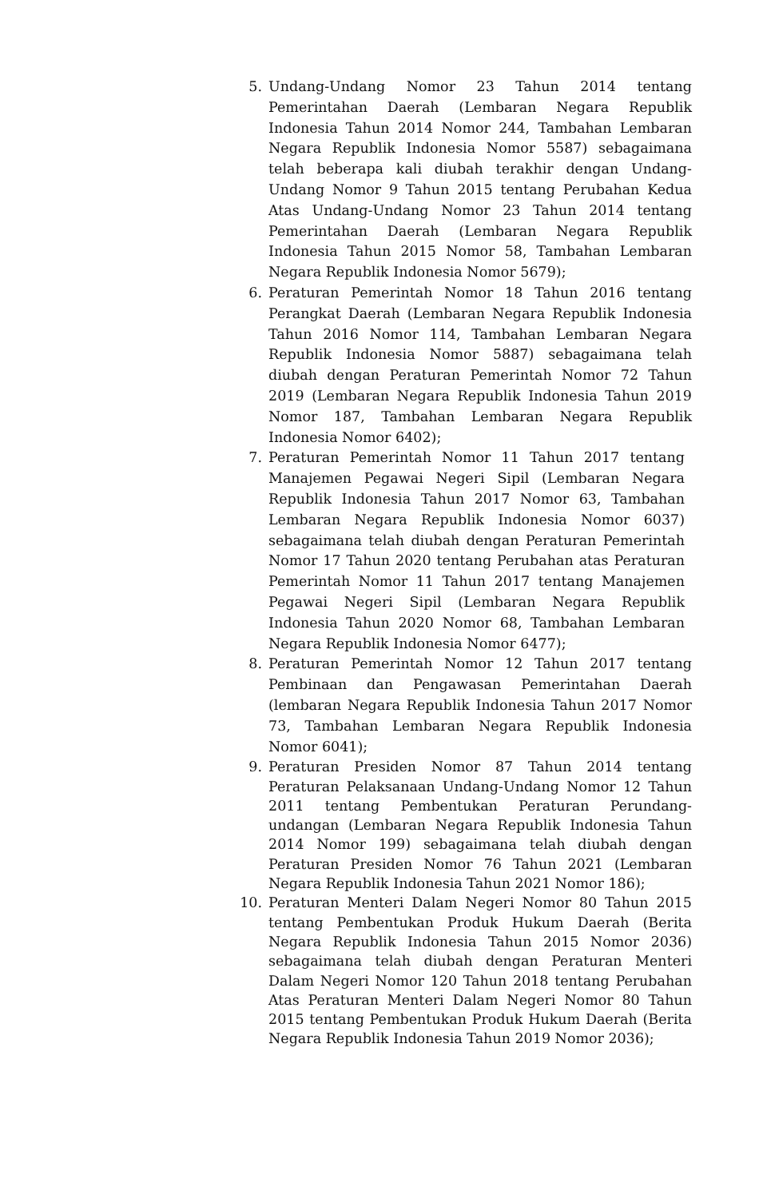5. Undang-Undang Nomor 23 Tahun 2014 tentang Pemerintahan Daerah (Lembaran Negara Republik Indonesia Tahun 2014 Nomor 244, Tambahan Lembaran Negara Republik Indonesia Nomor 5587) sebagaimana telah beberapa kali diubah terakhir dengan Undang-Undang Nomor 9 Tahun 2015 tentang Perubahan Kedua Atas Undang-Undang Nomor 23 Tahun 2014 tentang Pemerintahan Daerah (Lembaran Negara Republik Indonesia Tahun 2015 Nomor 58, Tambahan Lembaran Negara Republik Indonesia Nomor 5679);
6. Peraturan Pemerintah Nomor 18 Tahun 2016 tentang Perangkat Daerah (Lembaran Negara Republik Indonesia Tahun 2016 Nomor 114, Tambahan Lembaran Negara Republik Indonesia Nomor 5887) sebagaimana telah diubah dengan Peraturan Pemerintah Nomor 72 Tahun 2019 (Lembaran Negara Republik Indonesia Tahun 2019 Nomor 187, Tambahan Lembaran Negara Republik Indonesia Nomor 6402);
7. Peraturan Pemerintah Nomor 11 Tahun 2017 tentang Manajemen Pegawai Negeri Sipil (Lembaran Negara Republik Indonesia Tahun 2017 Nomor 63, Tambahan Lembaran Negara Republik Indonesia Nomor 6037) sebagaimana telah diubah dengan Peraturan Pemerintah Nomor 17 Tahun 2020 tentang Perubahan atas Peraturan Pemerintah Nomor 11 Tahun 2017 tentang Manajemen Pegawai Negeri Sipil (Lembaran Negara Republik Indonesia Tahun 2020 Nomor 68, Tambahan Lembaran Negara Republik Indonesia Nomor 6477);
8. Peraturan Pemerintah Nomor 12 Tahun 2017 tentang Pembinaan dan Pengawasan Pemerintahan Daerah (lembaran Negara Republik Indonesia Tahun 2017 Nomor 73, Tambahan Lembaran Negara Republik Indonesia Nomor 6041);
9. Peraturan Presiden Nomor 87 Tahun 2014 tentang Peraturan Pelaksanaan Undang-Undang Nomor 12 Tahun 2011 tentang Pembentukan Peraturan Perundang-undangan (Lembaran Negara Republik Indonesia Tahun 2014 Nomor 199) sebagaimana telah diubah dengan Peraturan Presiden Nomor 76 Tahun 2021 (Lembaran Negara Republik Indonesia Tahun 2021 Nomor 186);
10. Peraturan Menteri Dalam Negeri Nomor 80 Tahun 2015 tentang Pembentukan Produk Hukum Daerah (Berita Negara Republik Indonesia Tahun 2015 Nomor 2036) sebagaimana telah diubah dengan Peraturan Menteri Dalam Negeri Nomor 120 Tahun 2018 tentang Perubahan Atas Peraturan Menteri Dalam Negeri Nomor 80 Tahun 2015 tentang Pembentukan Produk Hukum Daerah (Berita Negara Republik Indonesia Tahun 2019 Nomor 2036);